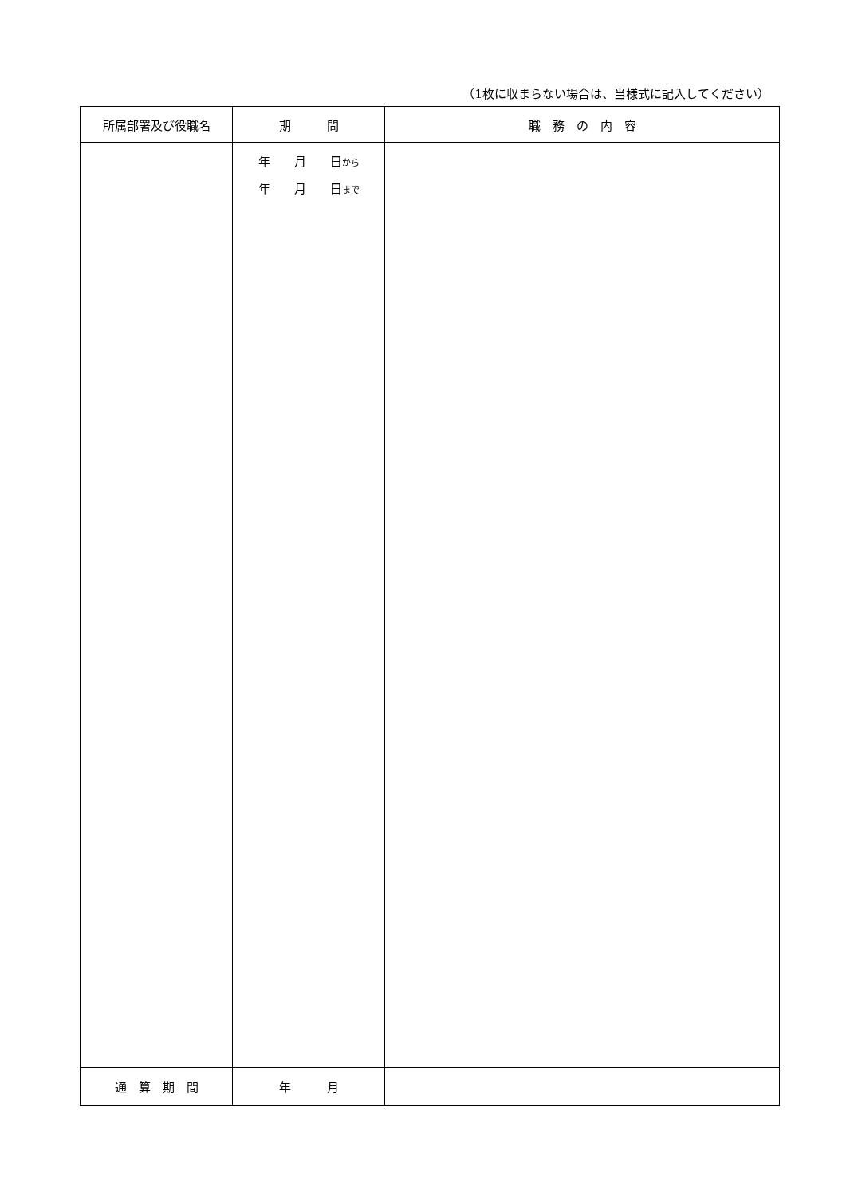（1枚に収まらない場合は、当様式に記入してください）
| 所属部署及び役職名 | 期 間 | 職 務 の 内 容 |
| --- | --- | --- |
| | 年 月 日 から 年 月 日 まで | |
| 通 算 期 間 | 年 月 | |